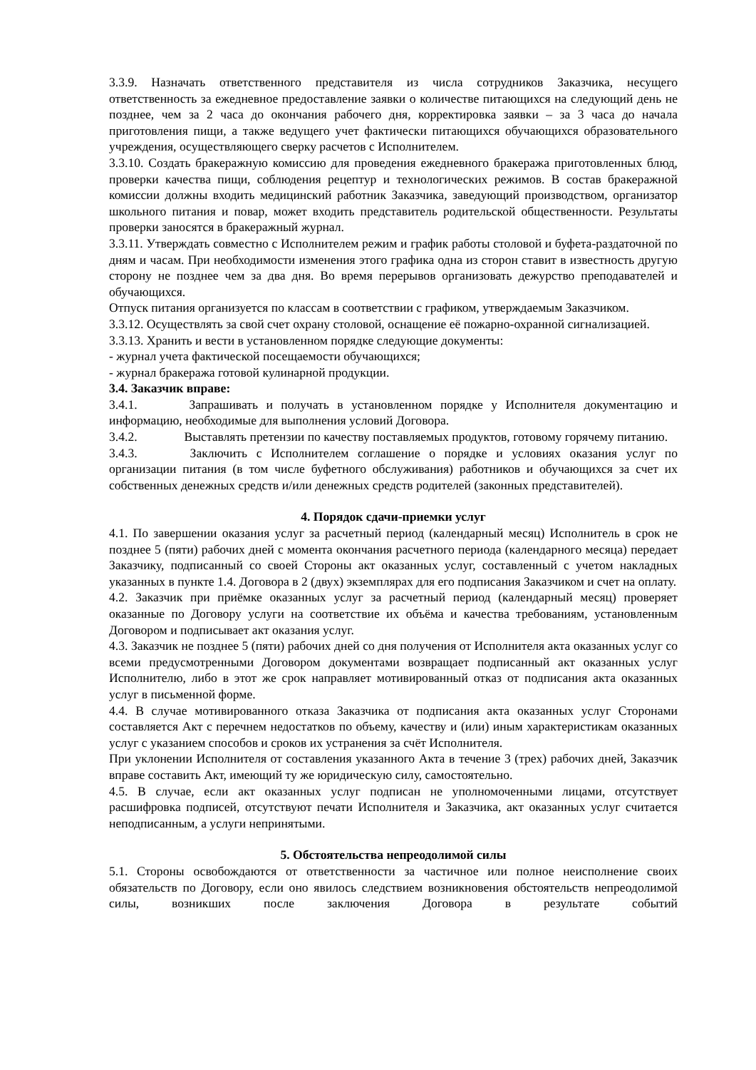3.3.9. Назначать ответственного представителя из числа сотрудников Заказчика, несущего ответственность за ежедневное предоставление заявки о количестве питающихся на следующий день не позднее, чем за 2 часа до окончания рабочего дня, корректировка заявки – за 3 часа до начала приготовления пищи, а также ведущего учет фактически питающихся обучающихся образовательного учреждения, осуществляющего сверку расчетов с Исполнителем.
3.3.10. Создать бракеражную комиссию для проведения ежедневного бракеража приготовленных блюд, проверки качества пищи, соблюдения рецептур и технологических режимов. В состав бракеражной комиссии должны входить медицинский работник Заказчика, заведующий производством, организатор школьного питания и повар, может входить представитель родительской общественности. Результаты проверки заносятся в бракеражный журнал.
3.3.11. Утверждать совместно с Исполнителем режим и график работы столовой и буфета-раздаточной по дням и часам. При необходимости изменения этого графика одна из сторон ставит в известность другую сторону не позднее чем за два дня. Во время перерывов организовать дежурство преподавателей и обучающихся.
Отпуск питания организуется по классам в соответствии с графиком, утверждаемым Заказчиком.
3.3.12. Осуществлять за свой счет охрану столовой, оснащение её пожарно-охранной сигнализацией.
3.3.13. Хранить и вести в установленном порядке следующие документы:
- журнал учета фактической посещаемости обучающихся;
- журнал бракеража готовой кулинарной продукции.
3.4. Заказчик вправе:
3.4.1. Запрашивать и получать в установленном порядке у Исполнителя документацию и информацию, необходимые для выполнения условий Договора.
3.4.2. Выставлять претензии по качеству поставляемых продуктов, готовому горячему питанию.
3.4.3. Заключить с Исполнителем соглашение о порядке и условиях оказания услуг по организации питания (в том числе буфетного обслуживания) работников и обучающихся за счет их собственных денежных средств и/или денежных средств родителей (законных представителей).
4. Порядок сдачи-приемки услуг
4.1. По завершении оказания услуг за расчетный период (календарный месяц) Исполнитель в срок не позднее 5 (пяти) рабочих дней с момента окончания расчетного периода (календарного месяца) передает Заказчику, подписанный со своей Стороны акт оказанных услуг, составленный с учетом накладных указанных в пункте 1.4. Договора в 2 (двух) экземплярах для его подписания Заказчиком и счет на оплату.
4.2. Заказчик при приёмке оказанных услуг за расчетный период (календарный месяц) проверяет оказанные по Договору услуги на соответствие их объёма и качества требованиям, установленным Договором и подписывает акт оказания услуг.
4.3. Заказчик не позднее 5 (пяти) рабочих дней со дня получения от Исполнителя акта оказанных услуг со всеми предусмотренными Договором документами возвращает подписанный акт оказанных услуг Исполнителю, либо в этот же срок направляет мотивированный отказ от подписания акта оказанных услуг в письменной форме.
4.4. В случае мотивированного отказа Заказчика от подписания акта оказанных услуг Сторонами составляется Акт с перечнем недостатков по объему, качеству и (или) иным характеристикам оказанных услуг с указанием способов и сроков их устранения за счёт Исполнителя.
При уклонении Исполнителя от составления указанного Акта в течение 3 (трех) рабочих дней, Заказчик вправе составить Акт, имеющий ту же юридическую силу, самостоятельно.
4.5. В случае, если акт оказанных услуг подписан не уполномоченными лицами, отсутствует расшифровка подписей, отсутствуют печати Исполнителя и Заказчика, акт оказанных услуг считается неподписанным, а услуги непринятыми.
5. Обстоятельства непреодолимой силы
5.1. Стороны освобождаются от ответственности за частичное или полное неисполнение своих обязательств по Договору, если оно явилось следствием возникновения обстоятельств непреодолимой силы, возникших после заключения Договора в результате событий